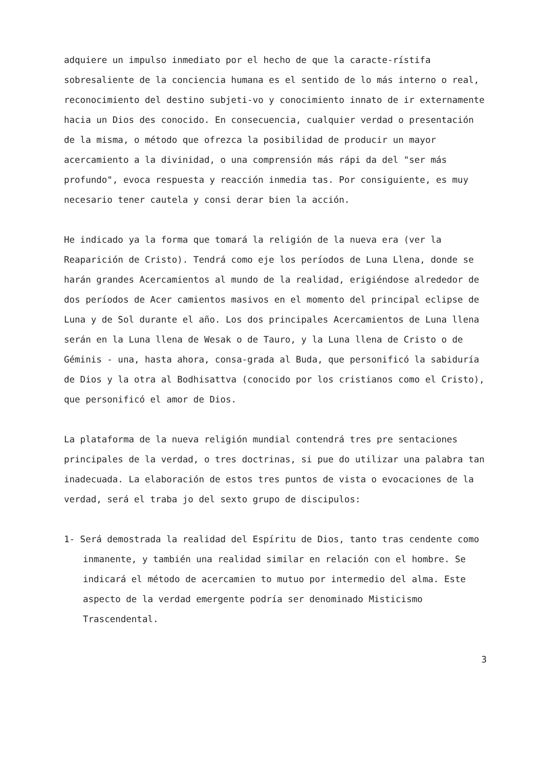adquiere un impulso inmediato por el hecho de que la caracte-rístifa sobresaliente de la conciencia humana es el sentido de lo más interno o real, reconocimiento del destino subjeti-vo y conocimiento innato de ir externamente hacia un Dios des conocido. En consecuencia, cualquier verdad o presentación de la misma, o método que ofrezca la posibilidad de producir un mayor acercamiento a la divinidad, o una comprensión más rápi da del "ser más profundo", evoca respuesta y reacción inmedia tas. Por consiguiente, es muy necesario tener cautela y consi derar bien la acción.
He indicado ya la forma que tomará la religión de la nueva era (ver la Reaparición de Cristo). Tendrá como eje los períodos de Luna Llena, donde se harán grandes Acercamientos al mundo de la realidad, erigiéndose alrededor de dos períodos de Acer camientos masivos en el momento del principal eclipse de Luna y de Sol durante el año. Los dos principales Acercamientos de Luna llena serán en la Luna llena de Wesak o de Tauro, y la Luna llena de Cristo o de Géminis - una, hasta ahora, consa-grada al Buda, que personificó la sabiduría de Dios y la otra al Bodhisattva (conocido por los cristianos como el Cristo), que personificó el amor de Dios.
La plataforma de la nueva religión mundial contendrá tres pre sentaciones principales de la verdad, o tres doctrinas, si pue do utilizar una palabra tan inadecuada. La elaboración de estos tres puntos de vista o evocaciones de la verdad, será el traba jo del sexto grupo de discipulos:
1- Será demostrada la realidad del Espíritu de Dios, tanto tras cendente como inmanente, y también una realidad similar en relación con el hombre. Se indicará el método de acercamien to mutuo por intermedio del alma. Este aspecto de la verdad emergente podría ser denominado Misticismo Trascendental.
3